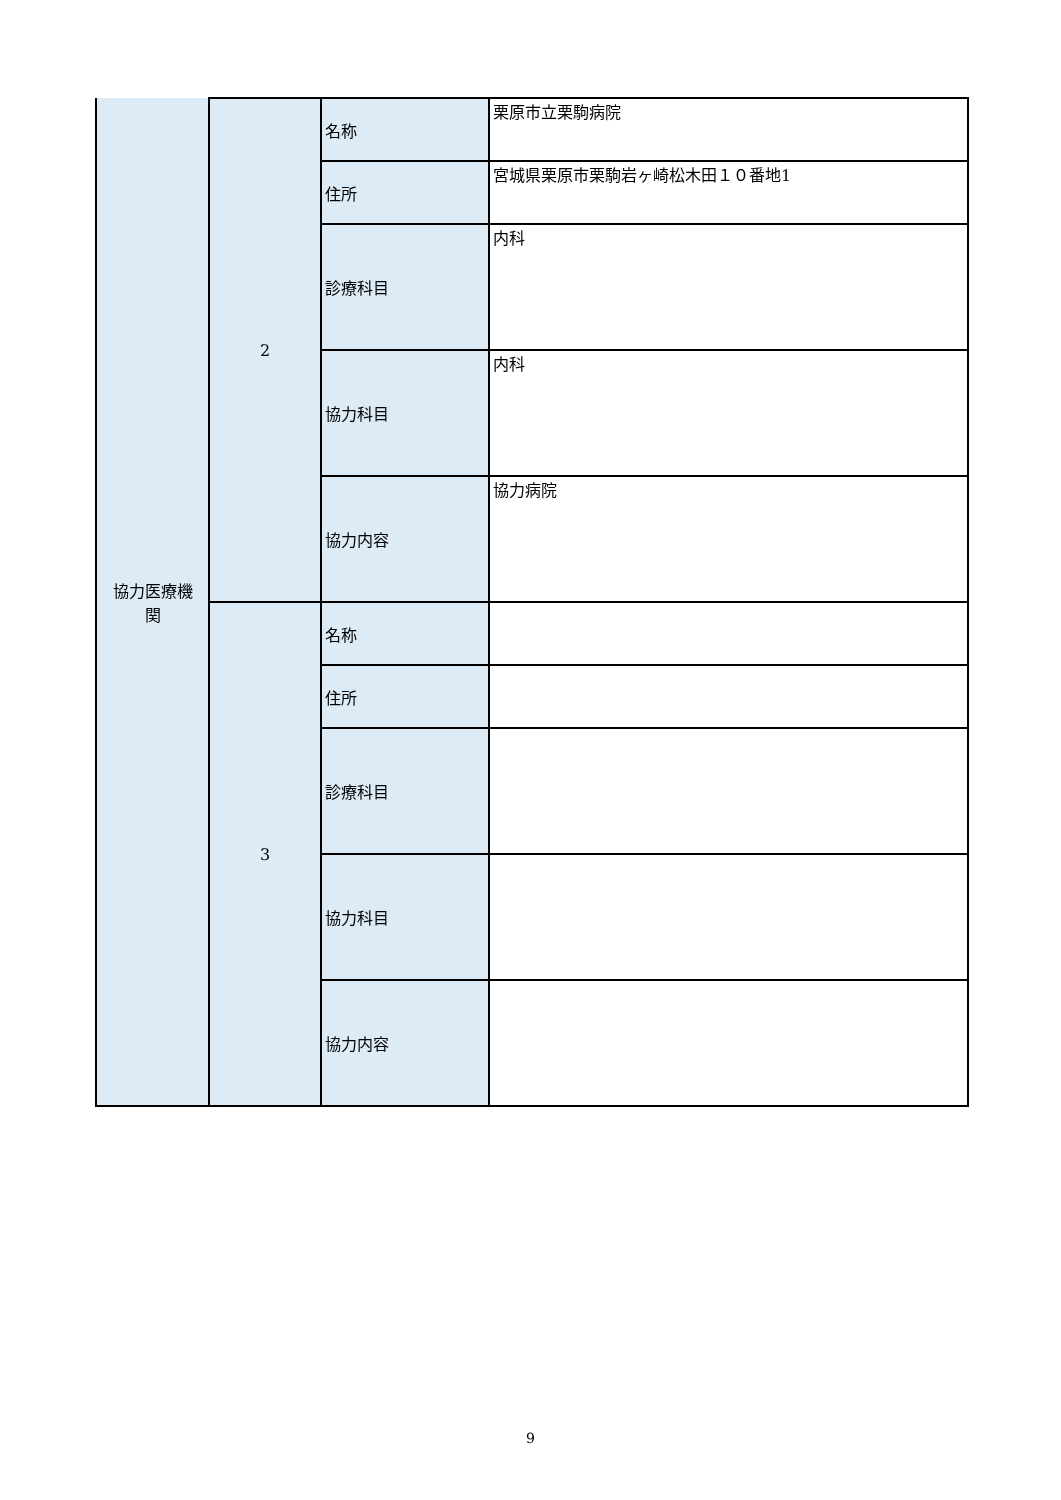| 協力医療機 関 | 2 | 名称 | 栗原市立栗駒病院 |
| | | 住所 | 宮城県栗原市栗駒岩ヶ崎松木田１０番地1 |
| | | 診療科目 | 内科 |
| | | 協力科目 | 内科 |
| | | 協力内容 | 協力病院 |
| | 3 | 名称 | |
| | | 住所 | |
| | | 診療科目 | |
| | | 協力科目 | |
| | | 協力内容 | |
9